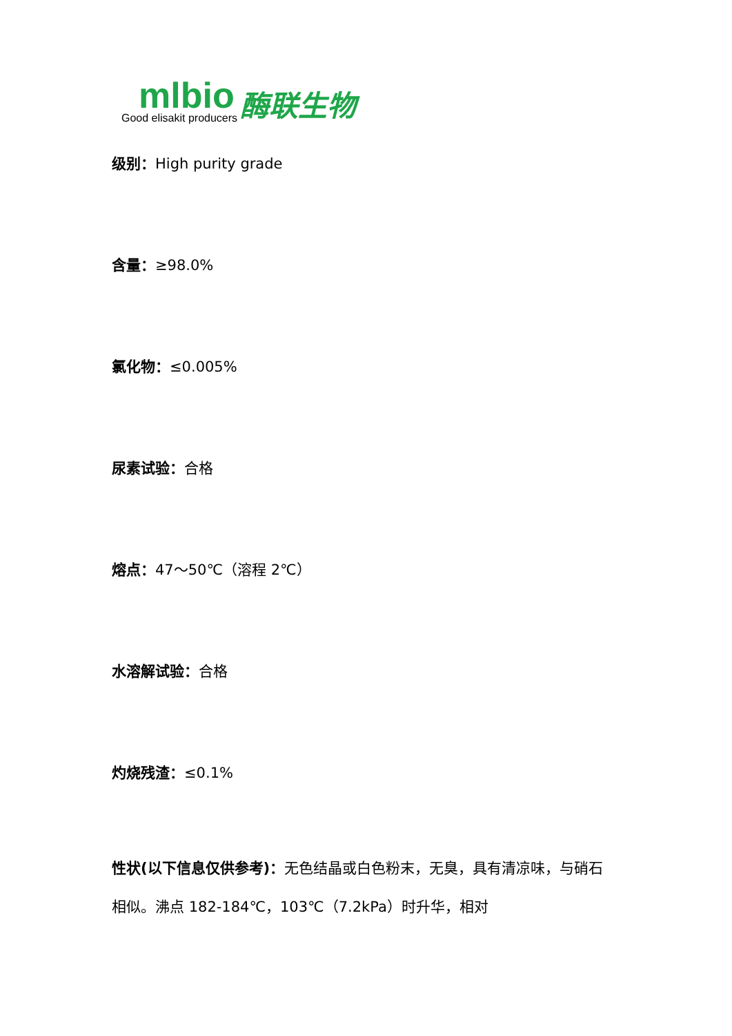mlbio
Good elisakit producers
酶联生物
级别：High purity grade
含量：≥98.0%
氯化物：≤0.005%
尿素试验：合格
熔点：47～50℃（溶程 2℃）
水溶解试验：合格
灼烧残渣：≤0.1%
性状(以下信息仅供参考)：无色结晶或白色粉末，无臭，具有清凉味，与硝石相似。沸点 182-184℃，103℃（7.2kPa）时升华，相对